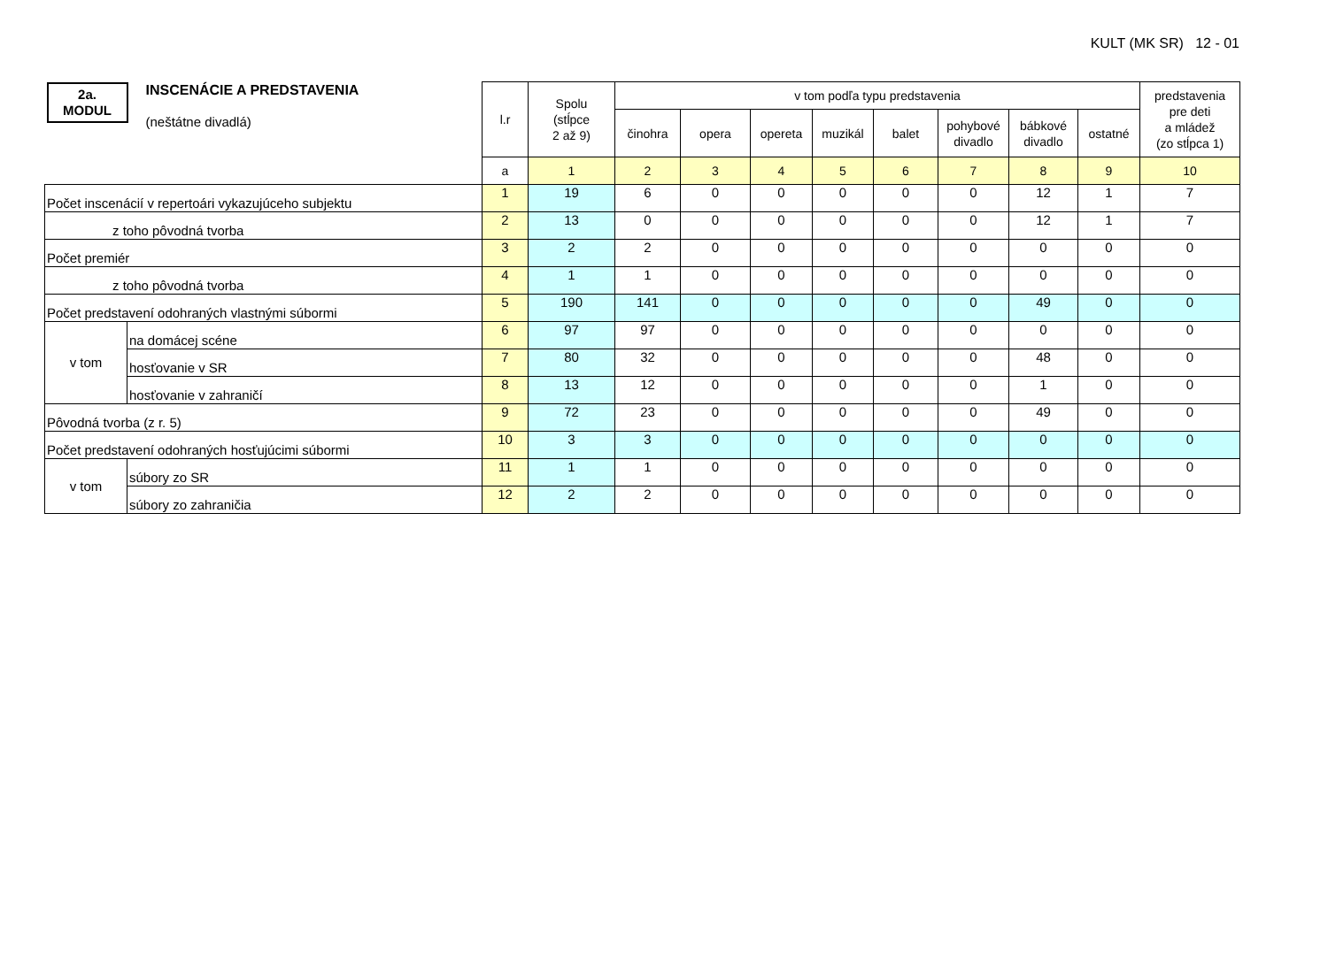KULT (MK SR) 12 - 01
| 2a. MODUL INSCENÁCIE A PREDSTAVENIA (neštátne divadlá) | | l.r | Spolu (stĺpce 2 až 9) | v tom podľa typu predstavenia | | | | | | | | predstavenia pre deti a mládež (zo stĺpca 1) |
| | | | | činohra | opera | opereta | muzikál | balet | pohybové divadlo | bábkové divadlo | ostatné | |
| | | a | 1 | 2 | 3 | 4 | 5 | 6 | 7 | 8 | 9 | 10 |
| Počet inscenácií v repertoári vykazujúceho subjektu | | 1 | 19 | 6 | 0 | 0 | 0 | 0 | 0 | 12 | 1 | 7 |
| z toho pôvodná tvorba | | 2 | 13 | 0 | 0 | 0 | 0 | 0 | 0 | 12 | 1 | 7 |
| Počet premiér | | 3 | 2 | 2 | 0 | 0 | 0 | 0 | 0 | 0 | 0 | 0 |
| z toho pôvodná tvorba | | 4 | 1 | 1 | 0 | 0 | 0 | 0 | 0 | 0 | 0 | 0 |
| Počet predstavení odohraných vlastnými súbormi | | 5 | 190 | 141 | 0 | 0 | 0 | 0 | 0 | 49 | 0 | 0 |
| v tom | na domácej scéne | 6 | 97 | 97 | 0 | 0 | 0 | 0 | 0 | 0 | 0 | 0 |
| | hosťovanie v SR | 7 | 80 | 32 | 0 | 0 | 0 | 0 | 0 | 48 | 0 | 0 |
| | hosťovanie v zahraničí | 8 | 13 | 12 | 0 | 0 | 0 | 0 | 0 | 1 | 0 | 0 |
| Pôvodná tvorba (z r. 5) | | 9 | 72 | 23 | 0 | 0 | 0 | 0 | 0 | 49 | 0 | 0 |
| Počet predstavení odohraných hosťujúcimi súbormi | | 10 | 3 | 3 | 0 | 0 | 0 | 0 | 0 | 0 | 0 | 0 |
| v tom | súbory zo SR | 11 | 1 | 1 | 0 | 0 | 0 | 0 | 0 | 0 | 0 | 0 |
| | súbory zo zahraničia | 12 | 2 | 2 | 0 | 0 | 0 | 0 | 0 | 0 | 0 | 0 |